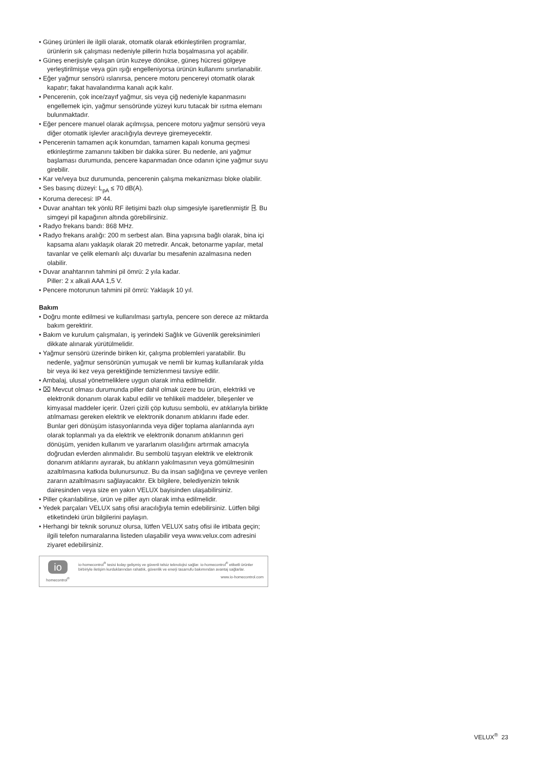• Güneş ürünleri ile ilgili olarak, otomatik olarak etkinleştirilen programlar, ürünlerin sık çalışması nedeniyle pillerin hızla boşalmasına yol açabilir.
• Güneş enerjisiyle çalışan ürün kuzeye dönükse, güneş hücresi gölgeye yerleştirilmişse veya gün ışığı engelleniyorsa ürünün kullanımı sınırlanabilir.
• Eğer yağmur sensörü ıslanırsa, pencere motoru pencereyi otomatik olarak kapatır; fakat havalandırma kanalı açık kalır.
• Pencerenin, çok ince/zayıf yağmur, sis veya çiğ nedeniyle kapanmasını engellemek için, yağmur sensöründe yüzeyi kuru tutacak bir ısıtma elemanı bulunmaktadır.
• Eğer pencere manuel olarak açılmışsa, pencere motoru yağmur sensörü veya diğer otomatik işlevler aracılığıyla devreye giremeyecektir.
• Pencerenin tamamen açık konumdan, tamamen kapalı konuma geçmesi etkinleştirme zamanını takiben bir dakika sürer. Bu nedenle, ani yağmur başlaması durumunda, pencere kapanmadan önce odanın içine yağmur suyu girebilir.
• Kar ve/veya buz durumunda, pencerenin çalışma mekanizması bloke olabilir.
• Ses basınç düzeyi: L<sub>pA</sub> ≤ 70 dB(A).
• Koruma derecesi: IP 44.
• Duvar anahtarı tek yönlü RF iletişimi bazlı olup simgesiyle işaretlenmiştir ⍈. Bu simgeyi pil kapağının altında görebilirsiniz.
• Radyo frekans bandı: 868 MHz.
• Radyo frekans aralığı: 200 m serbest alan. Bina yapısına bağlı olarak, bina içi kapsama alanı yaklaşık olarak 20 metredir. Ancak, betonarme yapılar, metal tavanlar ve çelik elemanlı alçı duvarlar bu mesafenin azalmasına neden olabilir.
• Duvar anahtarının tahmini pil ömrü: 2 yıla kadar.
Piller: 2 x alkali AAA 1,5 V.
• Pencere motorunun tahmini pil ömrü: Yaklaşık 10 yıl.
Bakım
• Doğru monte edilmesi ve kullanılması şartıyla, pencere son derece az miktarda bakım gerektirir.
• Bakım ve kurulum çalışmaları, iş yerindeki Sağlık ve Güvenlik gereksinimleri dikkate alınarak yürütülmelidir.
• Yağmur sensörü üzerinde biriken kir, çalışma problemleri yaratabilir. Bu nedenle, yağmur sensörünün yumuşak ve nemli bir kumaş kullanılarak yılda bir veya iki kez veya gerektiğinde temizlenmesi tavsiye edilir.
• Ambalaj, ulusal yönetmeliklere uygun olarak imha edilmelidir.
• ⌧ Mevcut olması durumunda piller dahil olmak üzere bu ürün, elektrikli ve elektronik donanım olarak kabul edilir ve tehlikeli maddeler, bileşenler ve kimyasal maddeler içerir. Üzeri çizili çöp kutusu sembolü, ev atıklarıyla birlikte atılmaması gereken elektrik ve elektronik donanım atıklarını ifade eder. Bunlar geri dönüşüm istasyonlarında veya diğer toplama alanlarında ayrı olarak toplanmalı ya da elektrik ve elektronik donanım atıklarının geri dönüşüm, yeniden kullanım ve yararlanım olasılığını artırmak amacıyla doğrudan evlerden alınmalıdır. Bu sembolü taşıyan elektrik ve elektronik donanım atıklarını ayırarak, bu atıkların yakılmasının veya gömülmesinin azaltılmasına katkıda bulunursunuz. Bu da insan sağlığına ve çevreye verilen zararın azaltılmasını sağlayacaktır. Ek bilgilere, belediyenizin teknik dairesinden veya size en yakın VELUX bayisinden ulaşabilirsiniz.
• Piller çıkarılabilirse, ürün ve piller ayrı olarak imha edilmelidir.
• Yedek parçaları VELUX satış ofisi aracılığıyla temin edebilirsiniz. Lütfen bilgi etiketindeki ürün bilgilerini paylaşın.
• Herhangi bir teknik sorunuz olursa, lütfen VELUX satış ofisi ile irtibata geçin; ilgili telefon numaralarına listeden ulaşabilir veya www.velux.com adresini ziyaret edebilirsiniz.
io
homecontrol<sup>®</sup>
io-homecontrol<sup>®</sup> tesisi kolay gelişmiş ve güvenli telsiz teknolojisi sağlar. io-homecontrol<sup>®</sup> etiketli ürünler birbiriyle iletişim kurduklarından rahatlık, güvenlik ve enerji tasarrufu bakımından avantaj sağlarlar.
www.io-homecontrol.com
VELUX<sup>®</sup> 23